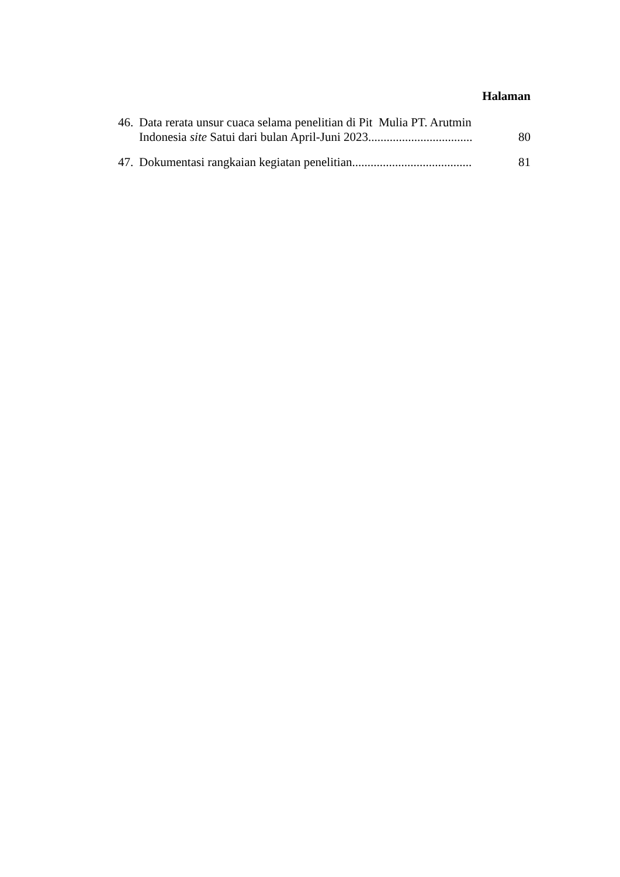Halaman
46. Data rerata unsur cuaca selama penelitian di Pit Mulia PT. Arutmin
Indonesia site Satui dari bulan April-Juni 2023.................................. 80
47. Dokumentasi rangkaian kegiatan penelitian....................................... 81